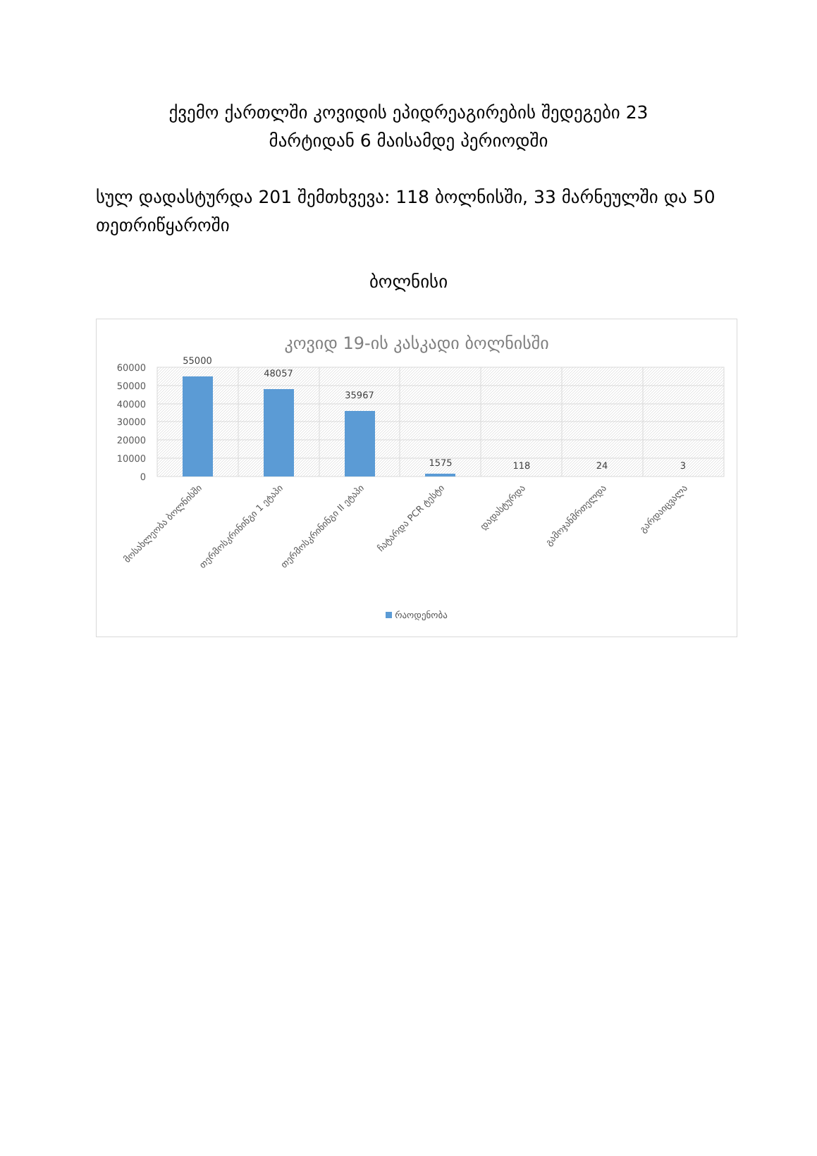ქვემო ქართლში კოვიდის ეპიდრეაგირების შედეგები 23
მარტიდან 6 მაისამდე პერიოდში
სულ დადასტურდა 201 შემთხვევა: 118 ბოლნისში, 33 მარნეულში და 50 თეთრიწყაროში
ბოლნისი
კოვიდ 19-ის კასკადი ბოლნისში
60000
50000
40000
30000
20000
10000
0
55000
48057
35967
1575
118
24
3
მოსახლეობა ბოლნისში
თერმოსკრინინგი 1 ეტაპი
თერმოსკრინინგი II ეტაპი
ჩატარდა PCR ტესტი
დადასტურდა
გამოჯანმრთელდა
გარდაიცვალა
რაოდენობა